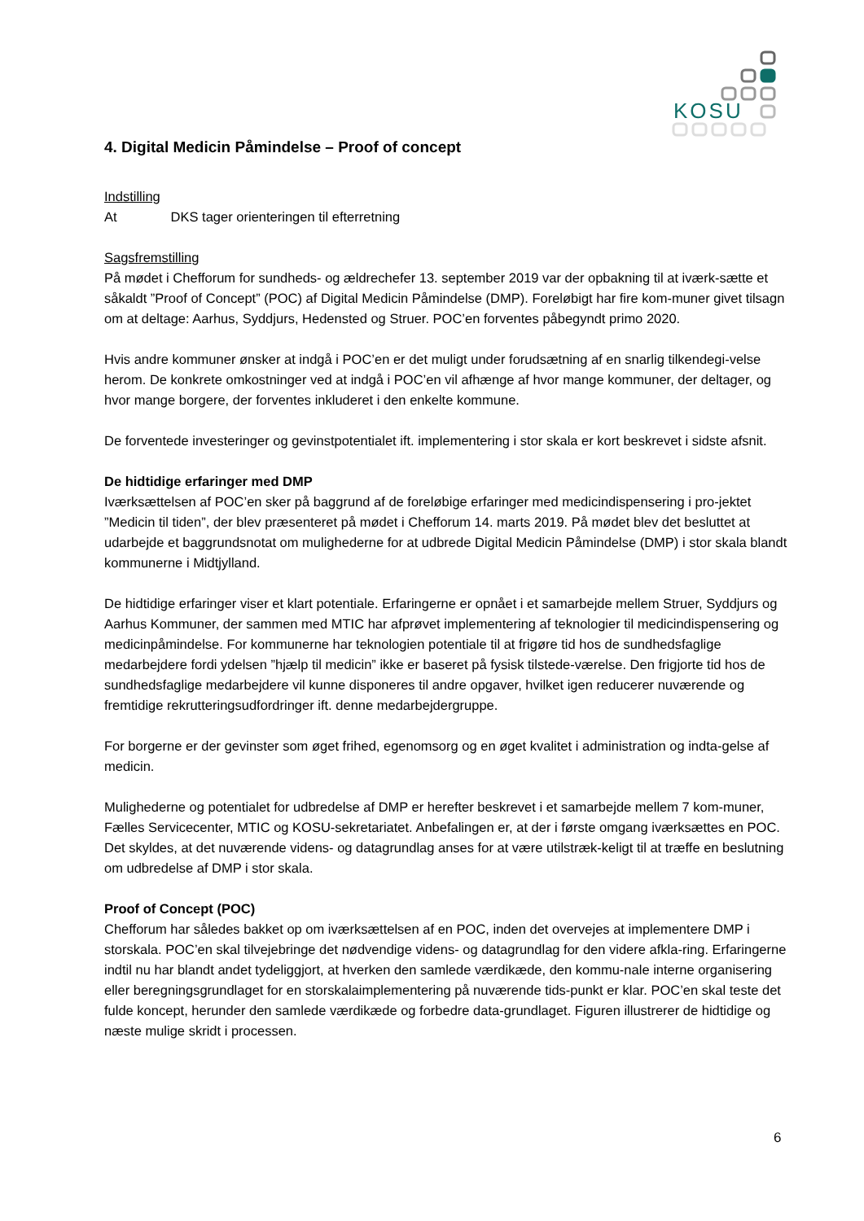KOSU
4. Digital Medicin Påmindelse – Proof of concept
Indstilling
At DKS tager orienteringen til efterretning
Sagsfremstilling
På mødet i Chefforum for sundheds- og ældrechefer 13. september 2019 var der opbakning til at iværk-sætte et såkaldt ”Proof of Concept” (POC) af Digital Medicin Påmindelse (DMP). Foreløbigt har fire kom-muner givet tilsagn om at deltage: Aarhus, Syddjurs, Hedensted og Struer. POC’en forventes påbegyndt primo 2020.
Hvis andre kommuner ønsker at indgå i POC’en er det muligt under forudsætning af en snarlig tilkendegi-velse herom. De konkrete omkostninger ved at indgå i POC’en vil afhænge af hvor mange kommuner, der deltager, og hvor mange borgere, der forventes inkluderet i den enkelte kommune.
De forventede investeringer og gevinstpotentialet ift. implementering i stor skala er kort beskrevet i sidste afsnit.
De hidtidige erfaringer med DMP
Iværksættelsen af POC’en sker på baggrund af de foreløbige erfaringer med medicindispensering i pro-jektet ”Medicin til tiden”, der blev præsenteret på mødet i Chefforum 14. marts 2019. På mødet blev det besluttet at udarbejde et baggrundsnotat om mulighederne for at udbrede Digital Medicin Påmindelse (DMP) i stor skala blandt kommunerne i Midtjylland.
De hidtidige erfaringer viser et klart potentiale. Erfaringerne er opnået i et samarbejde mellem Struer, Syddjurs og Aarhus Kommuner, der sammen med MTIC har afprøvet implementering af teknologier til medicindispensering og medicinpåmindelse. For kommunerne har teknologien potentiale til at frigøre tid hos de sundhedsfaglige medarbejdere fordi ydelsen ”hjælp til medicin” ikke er baseret på fysisk tilstede-værelse. Den frigjorte tid hos de sundhedsfaglige medarbejdere vil kunne disponeres til andre opgaver, hvilket igen reducerer nuværende og fremtidige rekrutteringsudfordringer ift. denne medarbejdergruppe.
For borgerne er der gevinster som øget frihed, egenomsorg og en øget kvalitet i administration og indta-gelse af medicin.
Mulighederne og potentialet for udbredelse af DMP er herefter beskrevet i et samarbejde mellem 7 kom-muner, Fælles Servicecenter, MTIC og KOSU-sekretariatet. Anbefalingen er, at der i første omgang iværksættes en POC. Det skyldes, at det nuværende videns- og datagrundlag anses for at være utilstræk-keligt til at træffe en beslutning om udbredelse af DMP i stor skala.
Proof of Concept (POC)
Chefforum har således bakket op om iværksættelsen af en POC, inden det overvejes at implementere DMP i storskala. POC’en skal tilvejebringe det nødvendige videns- og datagrundlag for den videre afkla-ring. Erfaringerne indtil nu har blandt andet tydeliggjort, at hverken den samlede værdikæde, den kommu-nale interne organisering eller beregningsgrundlaget for en storskalaimplementering på nuværende tids-punkt er klar. POC’en skal teste det fulde koncept, herunder den samlede værdikæde og forbedre data-grundlaget. Figuren illustrerer de hidtidige og næste mulige skridt i processen.
6